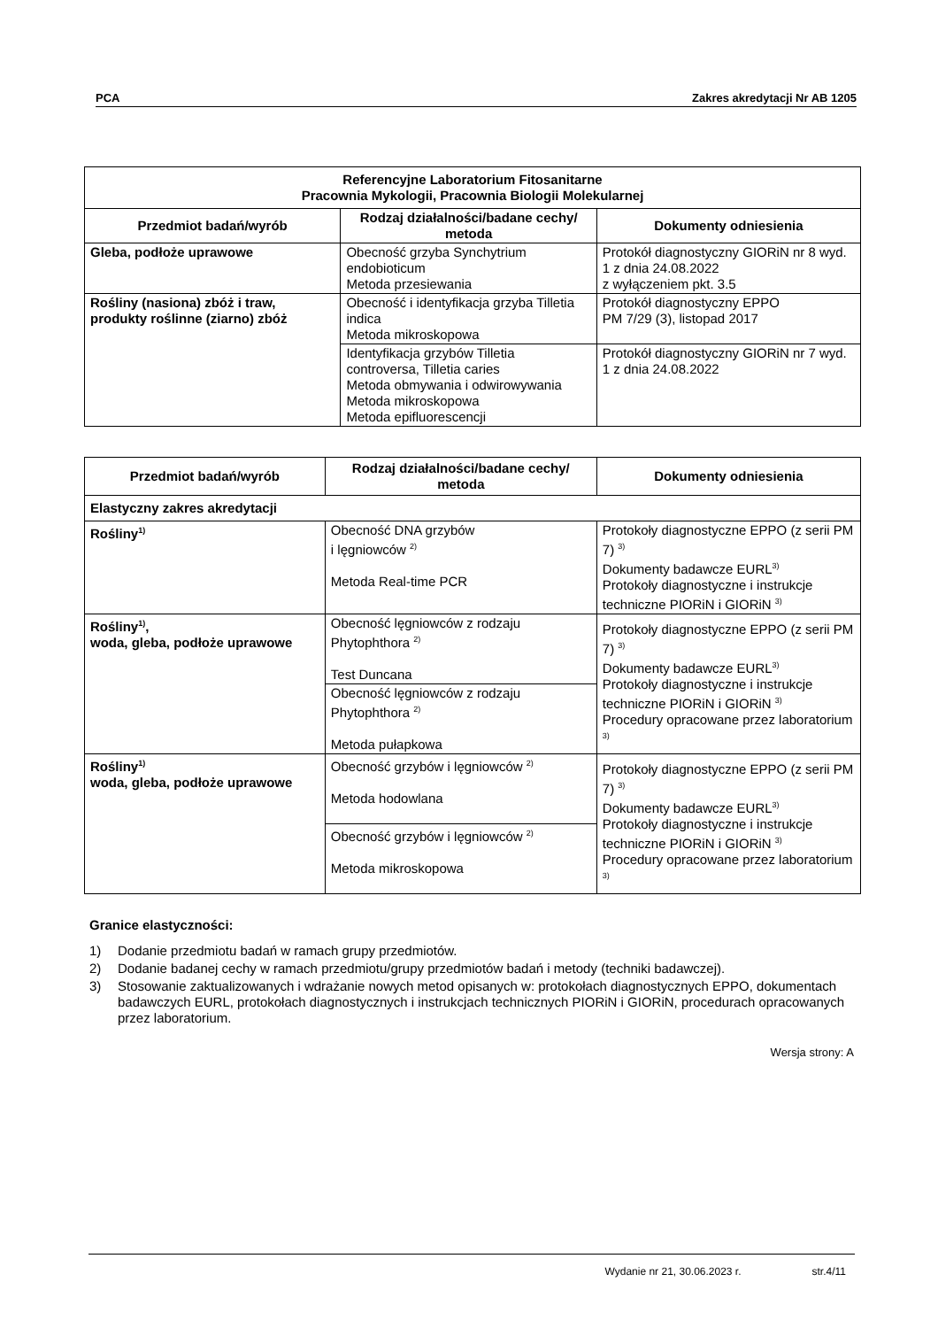PCA Zakres akredytacji Nr AB 1205
| Referencyjne Laboratorium Fitosanitarne Pracownia Mykologii, Pracownia Biologii Molekularnej | | |
| --- | --- | --- |
| Przedmiot badań/wyrób | Rodzaj działalności/badane cechy/ metoda | Dokumenty odniesienia |
| Gleba, podłoże uprawowe | Obecność grzyba Synchytrium endobioticum Metoda przesiewania | Protokół diagnostyczny GIORiN nr 8 wyd. 1 z dnia 24.08.2022 z wyłączeniem pkt. 3.5 |
| Rośliny (nasiona) zbóż i traw, produkty roślinne (ziarno) zbóż | Obecność i identyfikacja grzyba Tilletia indica Metoda mikroskopowa | Protokół diagnostyczny EPPO PM 7/29 (3), listopad 2017 |
| | Identyfikacja grzybów Tilletia controversa, Tilletia caries Metoda obmywania i odwirowywania Metoda mikroskopowa Metoda epifluorescencji | Protokół diagnostyczny GIORiN nr 7 wyd. 1 z dnia 24.08.2022 |
| Przedmiot badań/wyrób | Rodzaj działalności/badane cechy/ metoda | Dokumenty odniesienia |
| --- | --- | --- |
| Elastyczny zakres akredytacji | | |
| Rośliny<sup>1)</sup> | Obecność DNA grzybów i lęgniowców <sup>2)</sup> Metoda Real-time PCR | Protokoły diagnostyczne EPPO (z serii PM 7) <sup>3)</sup> Dokumenty badawcze EURL<sup>3)</sup> Protokoły diagnostyczne i instrukcje techniczne PIORiN i GIORiN <sup>3)</sup> |
| Rośliny<sup>1)</sup>, woda, gleba, podłoże uprawowe | Obecność lęgniowców z rodzaju Phytophthora <sup>2)</sup> Test Duncana | Protokoły diagnostyczne EPPO (z serii PM 7) <sup>3)</sup> Dokumenty badawcze EURL<sup>3)</sup> Protokoły diagnostyczne i instrukcje techniczne PIORiN i GIORiN <sup>3)</sup> Procedury opracowane przez laboratorium <sup>3)</sup> |
| | Obecność lęgniowców z rodzaju Phytophthora <sup>2)</sup> Metoda pułapkowa | |
| Rośliny<sup>1)</sup> woda, gleba, podłoże uprawowe | Obecność grzybów i lęgniowców <sup>2)</sup> Metoda hodowlana | Protokoły diagnostyczne EPPO (z serii PM 7) <sup>3)</sup> Dokumenty badawcze EURL<sup>3)</sup> Protokoły diagnostyczne i instrukcje techniczne PIORiN i GIORiN <sup>3)</sup> Procedury opracowane przez laboratorium <sup>3)</sup> |
| | Obecność grzybów i lęgniowców <sup>2)</sup> Metoda mikroskopowa | |
Granice elastyczności:
1) Dodanie przedmiotu badań w ramach grupy przedmiotów.
2) Dodanie badanej cechy w ramach przedmiotu/grupy przedmiotów badań i metody (techniki badawczej).
3) Stosowanie zaktualizowanych i wdrażanie nowych metod opisanych w: protokołach diagnostycznych EPPO, dokumentach badawczych EURL, protokołach diagnostycznych i instrukcjach technicznych PIORiN i GIORiN, procedurach opracowanych przez laboratorium.
Wersja strony: A
Wydanie nr 21, 30.06.2023 r. str.4/11